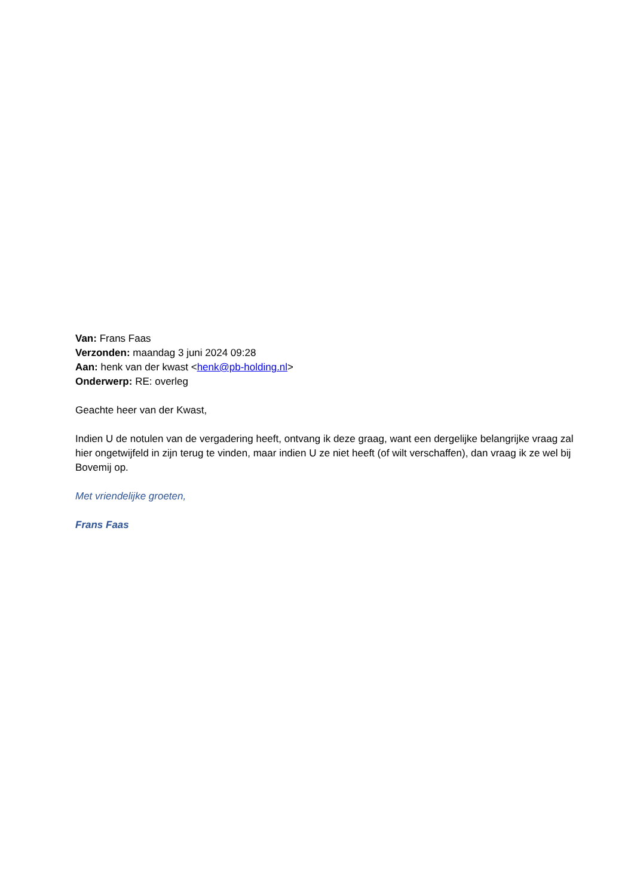Van: Frans Faas
Verzonden: maandag 3 juni 2024 09:28
Aan: henk van der kwast <henk@pb-holding.nl>
Onderwerp: RE: overleg
Geachte heer van der Kwast,
Indien U de notulen van de vergadering heeft, ontvang ik deze graag, want een dergelijke belangrijke vraag zal hier ongetwijfeld in zijn terug te vinden, maar indien U ze niet heeft (of wilt verschaffen), dan vraag ik ze wel bij Bovemij op.
Met vriendelijke groeten,
Frans Faas